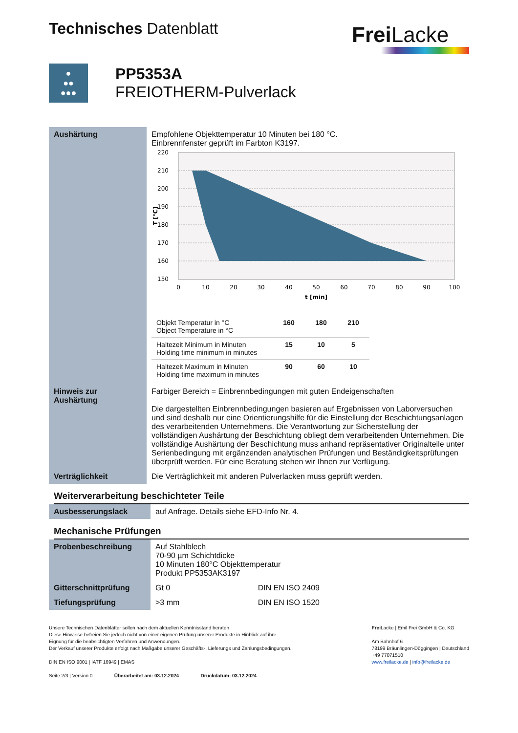Technisches Datenblatt
Frei Lacke
●
●●
●●●
PP5353A
FREIOTHERM-Pulverlack
| Aushärtung | Empfohlene Objekttemperatur 10 Minuten bei 180 °C. Einbrennfenster geprüft im Farbton K3197. 220 210 200 190 180 170 160 150 0 10 20 30 40 50 60 70 80 90 100 t [min] T [°C] / Objekt Temperatur in °C Object Temperature in °C / 160 / 180 / 210 / / Haltezeit Minimum in Minuten Holding time minimum in minutes / 15 / 10 / 5 / / Haltezeit Maximum in Minuten Holding time maximum in minutes / 90 / 60 / 10 / |
| Hinweis zur Aushärtung | Farbiger Bereich = Einbrennbedingungen mit guten Endeigenschaften Die dargestellten Einbrennbedingungen basieren auf Ergebnissen von Laborversuchen und sind deshalb nur eine Orientierungshilfe für die Einstellung der Beschichtungsanlagen des verarbeitenden Unternehmens. Die Verantwortung zur Sicherstellung der vollständigen Aushärtung der Beschichtung obliegt dem verarbeitenden Unternehmen. Die vollständige Aushärtung der Beschichtung muss anhand repräsentativer Originalteile unter Serienbedingung mit ergänzenden analytischen Prüfungen und Beständigkeitsprüfungen überprüft werden. Für eine Beratung stehen wir Ihnen zur Verfügung. |
| Verträglichkeit | Die Verträglichkeit mit anderen Pulverlacken muss geprüft werden. |
Weiterverarbeitung beschichteter Teile
| Ausbesserungslack | auf Anfrage. Details siehe EFD-Info Nr. 4. |
Mechanische Prüfungen
| Probenbeschreibung | Auf Stahlblech 70-90 µm Schichtdicke 10 Minuten 180°C Objekttemperatur Produkt PP5353AK3197 | |
| Gitterschnittprüfung | Gt 0 | DIN EN ISO 2409 |
| Tiefungsprüfung | >3 mm | DIN EN ISO 1520 |
Unsere Technischen Datenblätter sollen nach dem aktuellen Kenntnisstand beraten.
Diese Hinweise befreien Sie jedoch nicht von einer eigenen Prüfung unserer Produkte in Hinblick auf ihre
Eignung für die beabsichtigten Verfahren und Anwendungen.
Der Verkauf unserer Produkte erfolgt nach Maßgabe unserer Geschäfts-, Lieferungs und Zahlungsbedingungen.
DIN EN ISO 9001 | IATF 16949 | EMAS
Seite 2/3 | Version 0 Überarbeitet am: 03.12.2024 Druckdatum: 03.12.2024
Frei Lacke | Emil Frei GmbH & Co. KG
Am Bahnhof 6
78199 Bräunlingen-Döggingen | Deutschland
+49 77071510
www.freilacke.de | info@freilacke.de